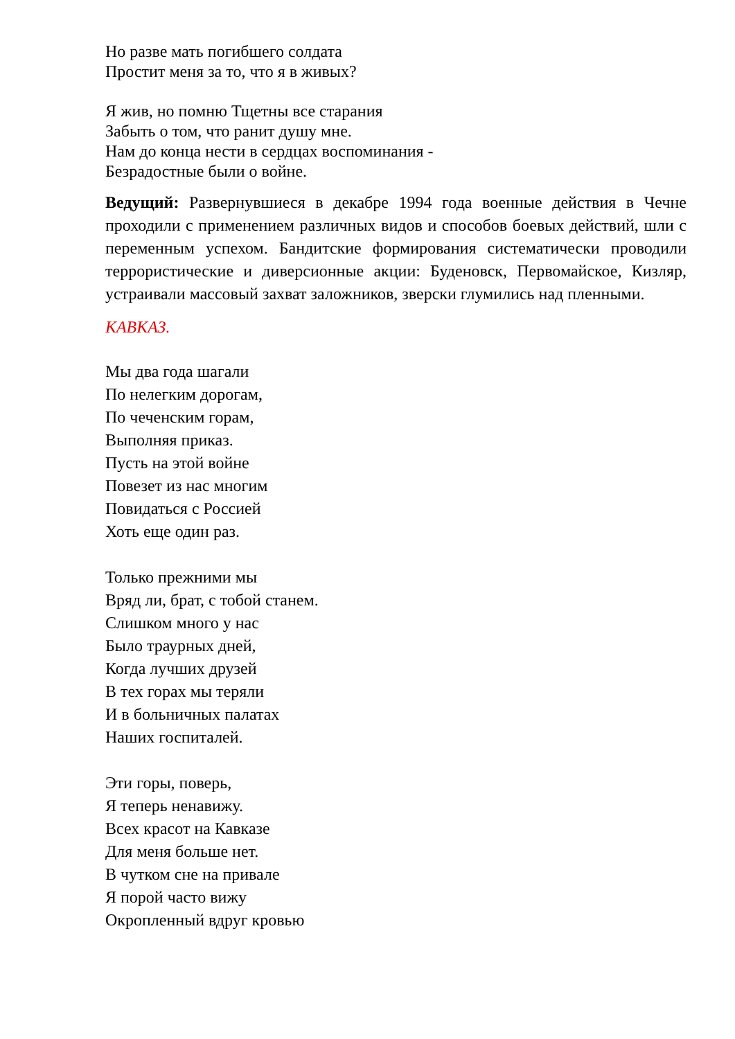Но разве мать погибшего солдата
Простит меня за то, что я в живых?
Я жив, но помню Тщетны все старания
Забыть о том, что ранит душу мне.
Нам до конца нести в сердцах воспоминания -
Безрадостные были о войне.
Ведущий: Развернувшиеся в декабре 1994 года военные действия в Чечне проходили с применением различных видов и способов боевых действий, шли с переменным успехом. Бандитские формирования систематически проводили террористические и диверсионные акции: Буденовск, Первомайское, Кизляр, устраивали массовый захват заложников, зверски глумились над пленными.
КАВКАЗ.
Мы два года шагали
По нелегким дорогам,
По чеченским горам,
Выполняя приказ.
Пусть на этой войне
Повезет из нас многим
Повидаться с Россией
Хоть еще один раз.
Только прежними мы
Вряд ли, брат, с тобой станем.
Слишком много у нас
Было траурных дней,
Когда лучших друзей
В тех горах мы теряли
И в больничных палатах
Наших госпиталей.
Эти горы, поверь,
Я теперь ненавижу.
Всех красот на Кавказе
Для меня больше нет.
В чутком сне на привале
Я порой часто вижу
Окропленный вдруг кровью